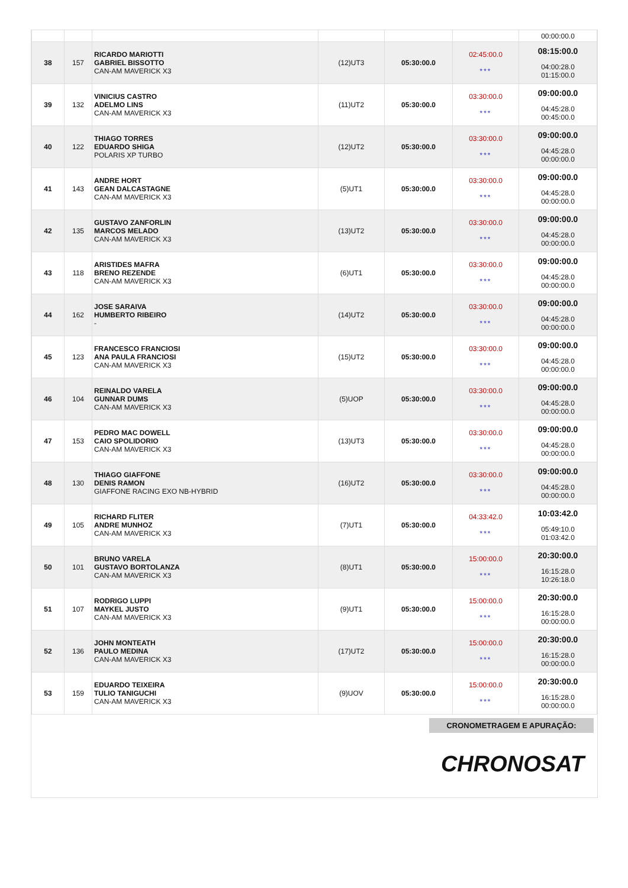| | | | | | | 00:00:00.0 |
| 38 | 157 | RICARDO MARIOTTI GABRIEL BISSOTTO CAN-AM MAVERICK X3 | (12)UT3 | 05:30:00.0 | 02:45:00.0 *** | 08:15:00.0 04:00:28.0 01:15:00.0 |
| 39 | 132 | VINICIUS CASTRO ADELMO LINS CAN-AM MAVERICK X3 | (11)UT2 | 05:30:00.0 | 03:30:00.0 *** | 09:00:00.0 04:45:28.0 00:45:00.0 |
| 40 | 122 | THIAGO TORRES EDUARDO SHIGA POLARIS XP TURBO | (12)UT2 | 05:30:00.0 | 03:30:00.0 *** | 09:00:00.0 04:45:28.0 00:00:00.0 |
| 41 | 143 | ANDRE HORT GEAN DALCASTAGNE CAN-AM MAVERICK X3 | (5)UT1 | 05:30:00.0 | 03:30:00.0 *** | 09:00:00.0 04:45:28.0 00:00:00.0 |
| 42 | 135 | GUSTAVO ZANFORLIN MARCOS MELADO CAN-AM MAVERICK X3 | (13)UT2 | 05:30:00.0 | 03:30:00.0 *** | 09:00:00.0 04:45:28.0 00:00:00.0 |
| 43 | 118 | ARISTIDES MAFRA BRENO REZENDE CAN-AM MAVERICK X3 | (6)UT1 | 05:30:00.0 | 03:30:00.0 *** | 09:00:00.0 04:45:28.0 00:00:00.0 |
| 44 | 162 | JOSE SARAIVA HUMBERTO RIBEIRO - | (14)UT2 | 05:30:00.0 | 03:30:00.0 *** | 09:00:00.0 04:45:28.0 00:00:00.0 |
| 45 | 123 | FRANCESCO FRANCIOSI ANA PAULA FRANCIOSI CAN-AM MAVERICK X3 | (15)UT2 | 05:30:00.0 | 03:30:00.0 *** | 09:00:00.0 04:45:28.0 00:00:00.0 |
| 46 | 104 | REINALDO VARELA GUNNAR DUMS CAN-AM MAVERICK X3 | (5)UOP | 05:30:00.0 | 03:30:00.0 *** | 09:00:00.0 04:45:28.0 00:00:00.0 |
| 47 | 153 | PEDRO MAC DOWELL CAIO SPOLIDORIO CAN-AM MAVERICK X3 | (13)UT3 | 05:30:00.0 | 03:30:00.0 *** | 09:00:00.0 04:45:28.0 00:00:00.0 |
| 48 | 130 | THIAGO GIAFFONE DENIS RAMON GIAFFONE RACING EXO NB-HYBRID | (16)UT2 | 05:30:00.0 | 03:30:00.0 *** | 09:00:00.0 04:45:28.0 00:00:00.0 |
| 49 | 105 | RICHARD FLITER ANDRE MUNHOZ CAN-AM MAVERICK X3 | (7)UT1 | 05:30:00.0 | 04:33:42.0 *** | 10:03:42.0 05:49:10.0 01:03:42.0 |
| 50 | 101 | BRUNO VARELA GUSTAVO BORTOLANZA CAN-AM MAVERICK X3 | (8)UT1 | 05:30:00.0 | 15:00:00.0 *** | 20:30:00.0 16:15:28.0 10:26:18.0 |
| 51 | 107 | RODRIGO LUPPI MAYKEL JUSTO CAN-AM MAVERICK X3 | (9)UT1 | 05:30:00.0 | 15:00:00.0 *** | 20:30:00.0 16:15:28.0 00:00:00.0 |
| 52 | 136 | JOHN MONTEATH PAULO MEDINA CAN-AM MAVERICK X3 | (17)UT2 | 05:30:00.0 | 15:00:00.0 *** | 20:30:00.0 16:15:28.0 00:00:00.0 |
| 53 | 159 | EDUARDO TEIXEIRA TULIO TANIGUCHI CAN-AM MAVERICK X3 | (9)UOV | 05:30:00.0 | 15:00:00.0 *** | 20:30:00.0 16:15:28.0 00:00:00.0 |
CRONOMETRAGEM E APURAÇÃO:
CHRONOSAT